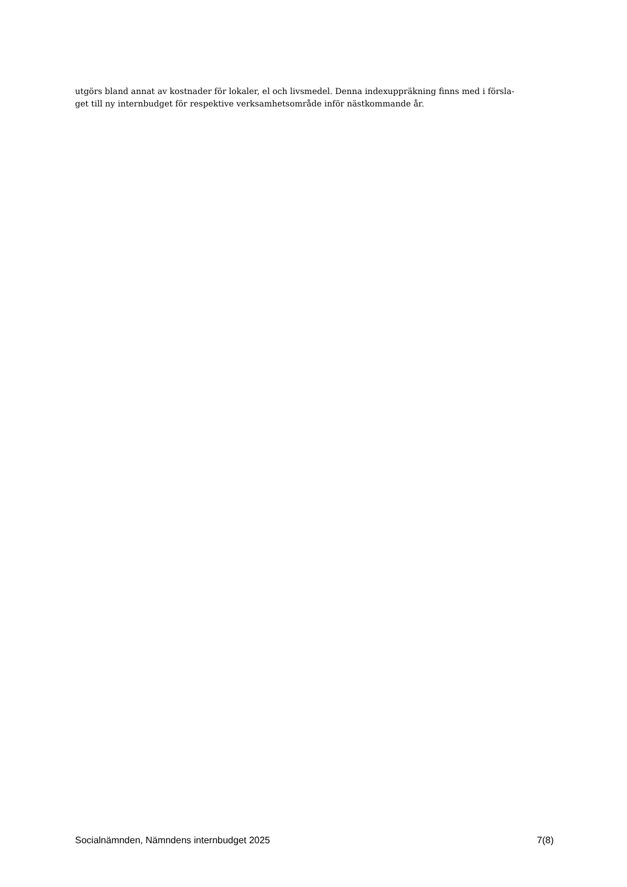utgörs bland annat av kostnader för lokaler, el och livsmedel. Denna indexuppräkning finns med i försla-
get till ny internbudget för respektive verksamhetsområde inför nästkommande år.
Socialnämnden, Nämndens internbudget 2025 7(8)